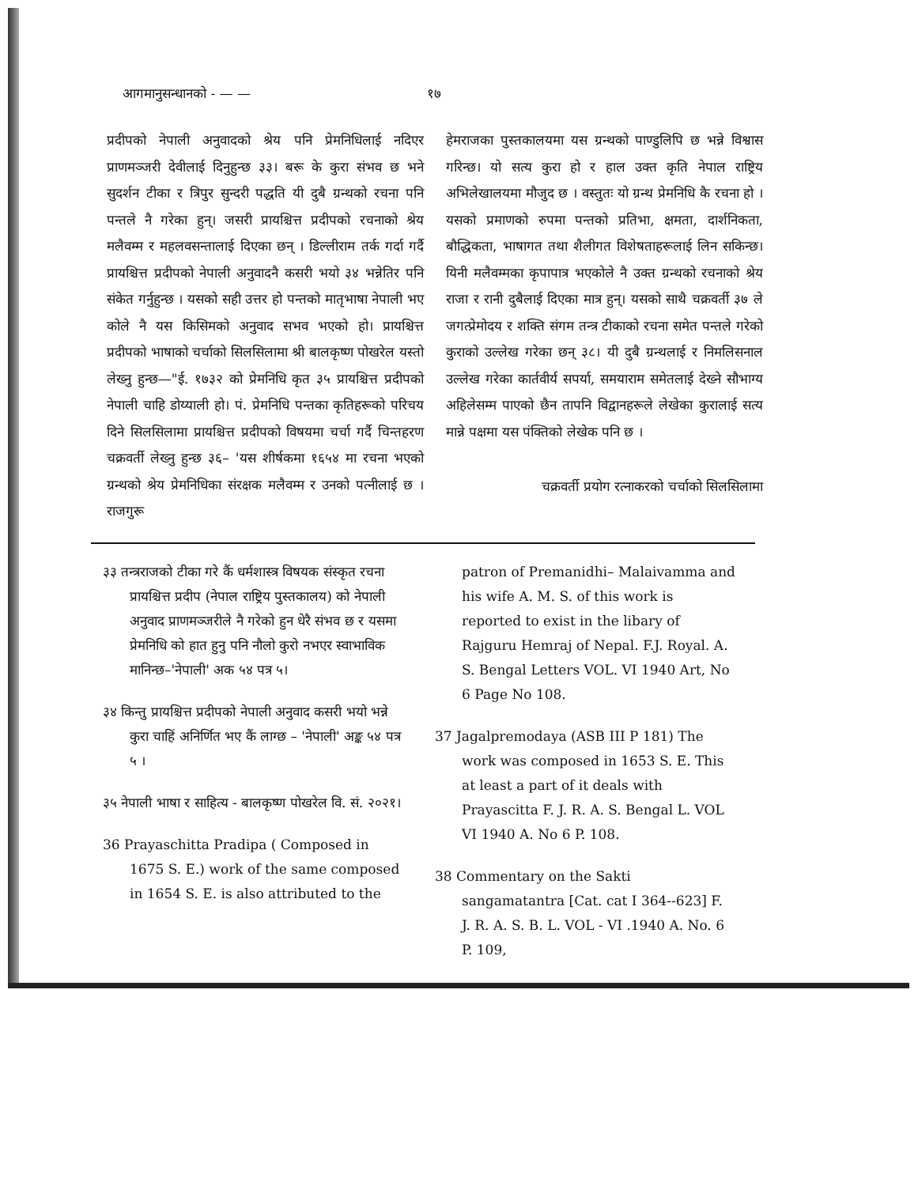आगमानुसन्धानको - — — १७
प्रदीपको नेपाली अनुवादको श्रेय पनि प्रेमनिधिलाई नदिएर प्राणमञ्जरी देवीलाई दिनुहुन्छ ३३। बरू के कुरा संभव छ भने सुदर्शन टीका र त्रिपुर सुन्दरी पद्धति यी दुबै ग्रन्थको रचना पनि पन्तले नै गरेका हुन्। जसरी प्रायश्चित्त प्रदीपको रचनाको श्रेय मलैवम्म र महलवसन्तालाई दिएका छन् । डिल्लीराम तर्क गर्दा गर्दै प्रायश्चित्त प्रदीपको नेपाली अनुवादनै कसरी भयो ३४ भन्नेतिर पनि संकेत गर्नुहुन्छ । यसको सही उत्तर हो पन्तको मातृभाषा नेपाली भए कोले नै यस किसिमको अनुवाद सभव भएको हो। प्रायश्चित्त प्रदीपको भाषाको चर्चाको सिलसिलामा श्री बालकृष्ण पोखरेल यस्तो लेख्नु हुन्छ—"ई. १७३२ को प्रेमनिधि कृत ३५ प्रायश्चित्त प्रदीपको नेपाली चाहि डोय्याली हो। पं. प्रेमनिधि पन्तका कृतिहरूको परिचय दिने सिलसिलामा प्रायश्चित्त प्रदीपको विषयमा चर्चा गर्दै चिन्तहरण चक्रवर्ती लेख्नु हुन्छ ३६– 'यस शीर्षकमा १६५४ मा रचना भएको ग्रन्थको श्रेय प्रेमनिधिका संरक्षक मलैवम्म र उनको पत्नीलाई छ । राजगुरू
हेमराजका पुस्तकालयमा यस ग्रन्थको पाण्डुलिपि छ भन्ने विश्वास गरिन्छ। यो सत्य कुरा हो र हाल उक्त कृति नेपाल राष्ट्रिय अभिलेखालयमा मौजुद छ । वस्तुतः यो ग्रन्थ प्रेमनिधि कै रचना हो । यसको प्रमाणको रुपमा पन्तको प्रतिभा, क्षमता, दार्शनिकता, बौद्धिकता, भाषागत तथा शैलीगत विशेषताहरूलाई लिन सकिन्छ। यिनी मलैवम्मका कृपापात्र भएकोले नै उक्त ग्रन्थको रचनाको श्रेय राजा र रानी दुबैलाई दिएका मात्र हुन्। यसको साथै चक्रवर्ती ३७ ले जगत्प्रेमोदय र शक्ति संगम तन्त्र टीकाको रचना समेत पन्तले गरेको कुराको उल्लेख गरेका छन् ३८। यी दुबै ग्रन्थलाई र निमलिसनाल उल्लेख गरेका कार्तवीर्य सपर्या, समयाराम समेतलाई देख्ने सौभाग्य अहिलेसम्म पाएको छैन तापनि विद्वानहरूले लेखेका कुरालाई सत्य मान्ने पक्षमा यस पंक्तिको लेखेक पनि छ ।
चक्रवर्ती प्रयोग रत्नाकरको चर्चाको सिलसिलामा
३३ तन्त्रराजको टीका गरे कैं धर्मशास्त्र विषयक संस्कृत रचना प्रायश्चित्त प्रदीप (नेपाल राष्ट्रिय पुस्तकालय) को नेपाली अनुवाद प्राणमञ्जरीले नै गरेको हुन धेरै संभव छ र यसमा प्रेमनिधि को हात हुनु पनि नौलो कुरो नभएर स्वाभाविक मानिन्छ–'नेपाली' अक ५४ पत्र ५।
३४ किन्तु प्रायश्चित्त प्रदीपको नेपाली अनुवाद कसरी भयो भन्ने कुरा चाहिं अनिर्णित भए कैं लाग्छ – 'नेपाली' अङ्क ५४ पत्र ५ ।
३५ नेपाली भाषा र साहित्य - बालकृष्ण पोखरेल वि. सं. २०२१।
36 Prayaschitta Pradipa ( Composed in 1675 S. E.) work of the same composed in 1654 S. E. is also attributed to the
patron of Premanidhi– Malaivamma and his wife A. M. S. of this work is reported to exist in the libary of Rajguru Hemraj of Nepal. F.J. Royal. A. S. Bengal Letters VOL. VI 1940 Art, No 6 Page No 108.
37 Jagalpremodaya (ASB III P 181) The work was composed in 1653 S. E. This at least a part of it deals with Prayascitta F. J. R. A. S. Bengal L. VOL VI 1940 A. No 6 P. 108.
38 Commentary on the Sakti sangamatantra [Cat. cat I 364--623] F. J. R. A. S. B. L. VOL - VI .1940 A. No. 6 P. 109,